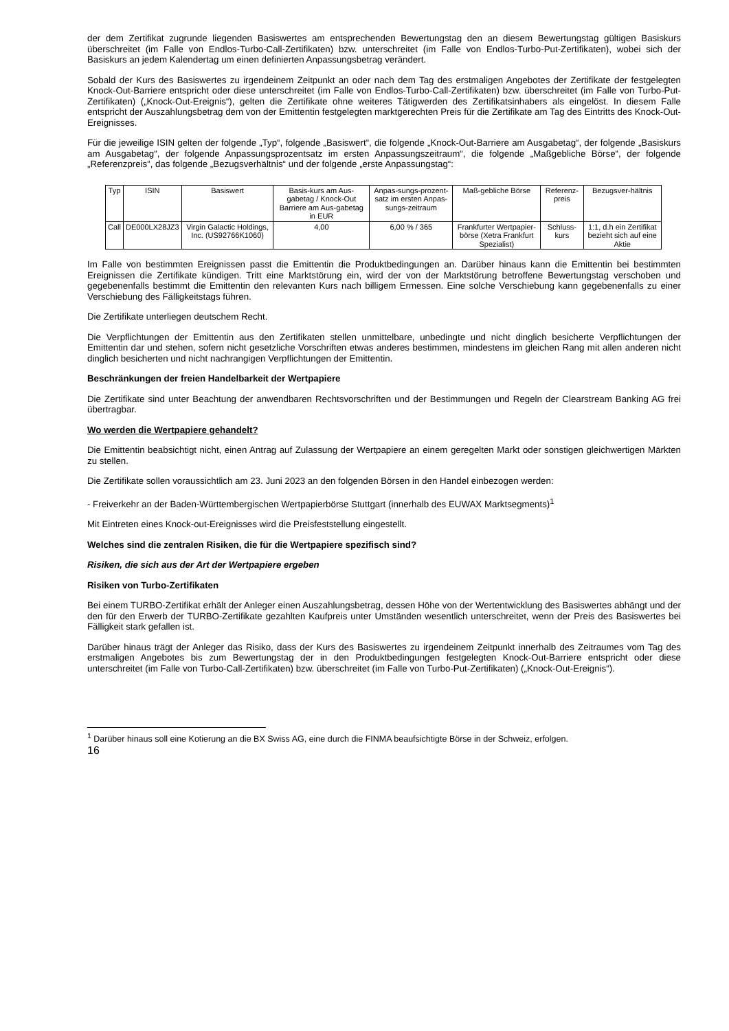der dem Zertifikat zugrunde liegenden Basiswertes am entsprechenden Bewertungstag den an diesem Bewertungstag gültigen Basiskurs überschreitet (im Falle von Endlos-Turbo-Call-Zertifikaten) bzw. unterschreitet (im Falle von Endlos-Turbo-Put-Zertifikaten), wobei sich der Basiskurs an jedem Kalendertag um einen definierten Anpassungsbetrag verändert.
Sobald der Kurs des Basiswertes zu irgendeinem Zeitpunkt an oder nach dem Tag des erstmaligen Angebotes der Zertifikate der festgelegten Knock-Out-Barriere entspricht oder diese unterschreitet (im Falle von Endlos-Turbo-Call-Zertifikaten) bzw. überschreitet (im Falle von Turbo-Put-Zertifikaten) („Knock-Out-Ereignis“), gelten die Zertifikate ohne weiteres Tätigwerden des Zertifikatsinhabers als eingelöst. In diesem Falle entspricht der Auszahlungsbetrag dem von der Emittentin festgelegten marktgerechten Preis für die Zertifikate am Tag des Eintritts des Knock-Out-Ereignisses.
Für die jeweilige ISIN gelten der folgende „Typ“, folgende „Basiswert“, die folgende „Knock-Out-Barriere am Ausgabetag“, der folgende „Basiskurs am Ausgabetag“, der folgende Anpassungsprozentsatz im ersten Anpassungszeitraum“, die folgende „Maßgebliche Börse“, der folgende „Referenzpreis“, das folgende „Bezugsverhältnis“ und der folgende „erste Anpassungstag“:
| Typ | ISIN | Basiswert | Basis-kurs am Aus-gabetag / Knock-Out Barriere am Aus-gabetag in EUR | Anpas-sungs-prozent-satz im ersten Anpas-sungs-zeitraum | Maß-gebliche Börse | Referenz-preis | Bezugsver-hältnis |
| Call | DE000LX28JZ3 | Virgin Galactic Holdings, Inc. (US92766K1060) | 4,00 | 6,00 % / 365 | Frankfurter Wertpapier-börse (Xetra Frankfurt Spezialist) | Schluss-kurs | 1:1, d.h ein Zertifikat bezieht sich auf eine Aktie |
Im Falle von bestimmten Ereignissen passt die Emittentin die Produktbedingungen an. Darüber hinaus kann die Emittentin bei bestimmten Ereignissen die Zertifikate kündigen. Tritt eine Marktstörung ein, wird der von der Marktstörung betroffene Bewertungstag verschoben und gegebenenfalls bestimmt die Emittentin den relevanten Kurs nach billigem Ermessen. Eine solche Verschiebung kann gegebenenfalls zu einer Verschiebung des Fälligkeitstags führen.
Die Zertifikate unterliegen deutschem Recht.
Die Verpflichtungen der Emittentin aus den Zertifikaten stellen unmittelbare, unbedingte und nicht dinglich besicherte Verpflichtungen der Emittentin dar und stehen, sofern nicht gesetzliche Vorschriften etwas anderes bestimmen, mindestens im gleichen Rang mit allen anderen nicht dinglich besicherten und nicht nachrangigen Verpflichtungen der Emittentin.
Beschränkungen der freien Handelbarkeit der Wertpapiere
Die Zertifikate sind unter Beachtung der anwendbaren Rechtsvorschriften und der Bestimmungen und Regeln der Clearstream Banking AG frei übertragbar.
Wo werden die Wertpapiere gehandelt?
Die Emittentin beabsichtigt nicht, einen Antrag auf Zulassung der Wertpapiere an einem geregelten Markt oder sonstigen gleichwertigen Märkten zu stellen.
Die Zertifikate sollen voraussichtlich am 23. Juni 2023 an den folgenden Börsen in den Handel einbezogen werden:
- Freiverkehr an der Baden-Württembergischen Wertpapierbörse Stuttgart (innerhalb des EUWAX Marktsegments)<sup>1</sup>
Mit Eintreten eines Knock-out-Ereignisses wird die Preisfeststellung eingestellt.
Welches sind die zentralen Risiken, die für die Wertpapiere spezifisch sind?
Risiken, die sich aus der Art der Wertpapiere ergeben
Risiken von Turbo-Zertifikaten
Bei einem TURBO-Zertifikat erhält der Anleger einen Auszahlungsbetrag, dessen Höhe von der Wertentwicklung des Basiswertes abhängt und der den für den Erwerb der TURBO-Zertifikate gezahlten Kaufpreis unter Umständen wesentlich unterschreitet, wenn der Preis des Basiswertes bei Fälligkeit stark gefallen ist.
Darüber hinaus trägt der Anleger das Risiko, dass der Kurs des Basiswertes zu irgendeinem Zeitpunkt innerhalb des Zeitraumes vom Tag des erstmaligen Angebotes bis zum Bewertungstag der in den Produktbedingungen festgelegten Knock-Out-Barriere entspricht oder diese unterschreitet (im Falle von Turbo-Call-Zertifikaten) bzw. überschreitet (im Falle von Turbo-Put-Zertifikaten) („Knock-Out-Ereignis“).
<sup>1</sup> Darüber hinaus soll eine Kotierung an die BX Swiss AG, eine durch die FINMA beaufsichtigte Börse in der Schweiz, erfolgen.
16